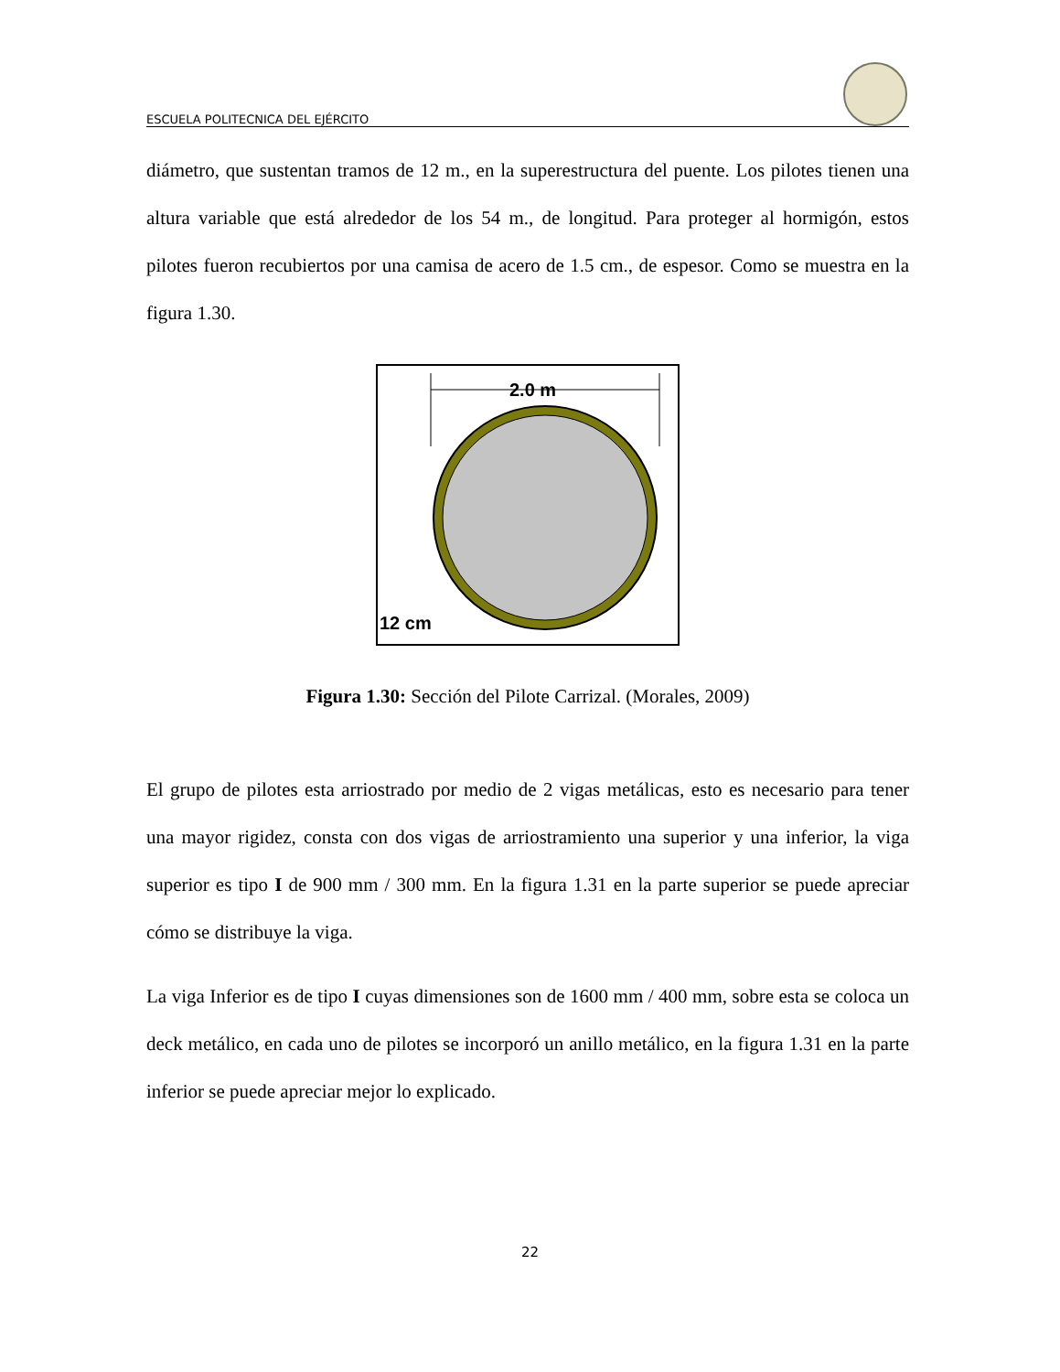ESCUELA POLITECNICA DEL EJÉRCITO
diámetro, que sustentan tramos de 12 m., en la superestructura del puente. Los pilotes tienen una altura variable que está alrededor de los 54 m., de longitud. Para proteger al hormigón, estos pilotes fueron recubiertos por una camisa de acero de 1.5 cm., de espesor. Como se muestra en la figura 1.30.
2.0 m
12 cm
Figura 1.30: Sección del Pilote Carrizal. (Morales, 2009)
El grupo de pilotes esta arriostrado por medio de 2 vigas metálicas, esto es necesario para tener una mayor rigidez, consta con dos vigas de arriostramiento una superior y una inferior, la viga superior es tipo I de 900 mm / 300 mm. En la figura 1.31 en la parte superior se puede apreciar cómo se distribuye la viga.
La viga Inferior es de tipo I cuyas dimensiones son de 1600 mm / 400 mm, sobre esta se coloca un deck metálico, en cada uno de pilotes se incorporó un anillo metálico, en la figura 1.31 en la parte inferior se puede apreciar mejor lo explicado.
22